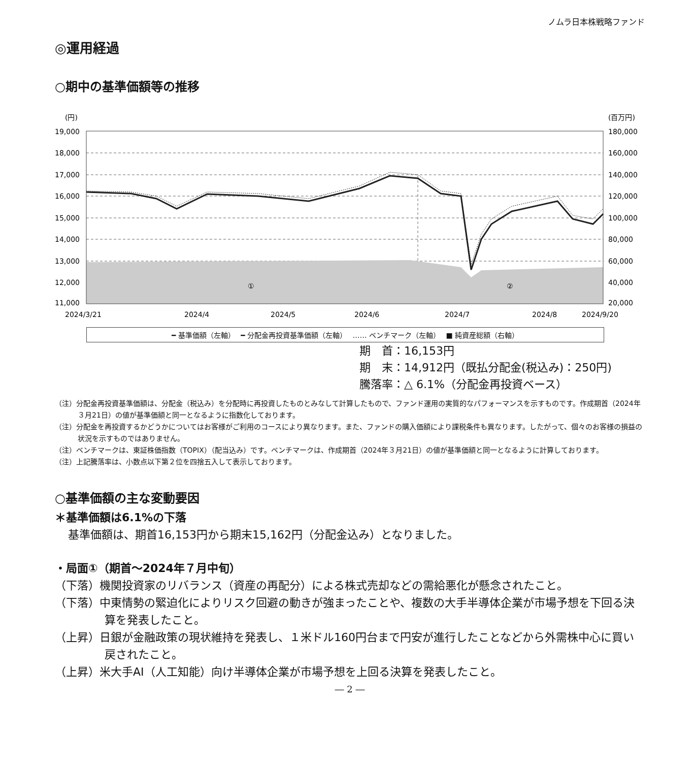ノムラ日本株戦略ファンド
◎運用経過
○期中の基準価額等の推移
(円)
(百万円)
19,000
18,000
17,000
16,000
15,000
14,000
13,000
12,000
11,000
180,000
160,000
140,000
120,000
100,000
80,000
60,000
40,000
20,000
①
②
2024/3/21
2024/4
2024/5
2024/6
2024/7
2024/8
2024/9/20
━ 基準価額（左軸）　 ━ 分配金再投資基準価額（左軸）　 …… ベンチマーク（左軸）　 ■ 純資産総額（右軸）
期　首：16,153円
期　末：14,912円（既払分配金(税込み)：250円)
騰落率：△ 6.1%（分配金再投資ベース）
（注）分配金再投資基準価額は、分配金（税込み）を分配時に再投資したものとみなして計算したもので、ファンド運用の実質的なパフォーマンスを示すものです。作成期首（2024年３月21日）の値が基準価額と同一となるように指数化しております。
（注）分配金を再投資するかどうかについてはお客様がご利用のコースにより異なります。また、ファンドの購入価額により課税条件も異なります。したがって、個々のお客様の損益の状況を示すものではありません。
（注）ベンチマークは、東証株価指数（TOPIX）（配当込み）です。ベンチマークは、作成期首（2024年３月21日）の値が基準価額と同一となるように計算しております。
（注）上記騰落率は、小数点以下第２位を四捨五入して表示しております。
○基準価額の主な変動要因
＊基準価額は6.1%の下落
基準価額は、期首16,153円から期末15,162円（分配金込み）となりました。
・局面①（期首～2024年７月中旬）
（下落）機関投資家のリバランス（資産の再配分）による株式売却などの需給悪化が懸念されたこと。
（下落）中東情勢の緊迫化によりリスク回避の動きが強まったことや、複数の大手半導体企業が市場予想を下回る決算を発表したこと。
（上昇）日銀が金融政策の現状維持を発表し、１米ドル160円台まで円安が進行したことなどから外需株中心に買い戻されたこと。
（上昇）米大手AI（人工知能）向け半導体企業が市場予想を上回る決算を発表したこと。
― 2 ―